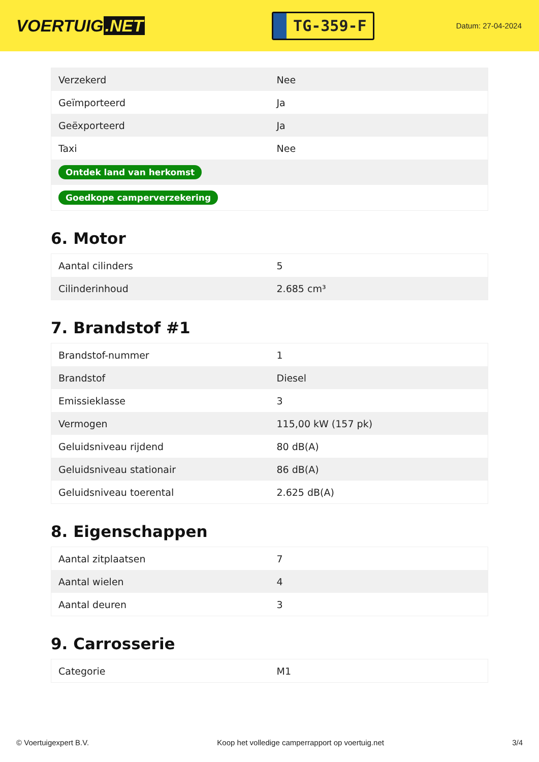VOERTUIG.NET
TG-359-F
Datum: 27-04-2024
| Verzekerd | Nee |
| Geïmporteerd | Ja |
| Geëxporteerd | Ja |
| Taxi | Nee |
| Ontdek land van herkomst | |
| Goedkope camperverzekering | |
6. Motor
| Aantal cilinders | 5 |
| Cilinderinhoud | 2.685 cm³ |
7. Brandstof #1
| Brandstof-nummer | 1 |
| Brandstof | Diesel |
| Emissieklasse | 3 |
| Vermogen | 115,00 kW (157 pk) |
| Geluidsniveau rijdend | 80 dB(A) |
| Geluidsniveau stationair | 86 dB(A) |
| Geluidsniveau toerental | 2.625 dB(A) |
8. Eigenschappen
| Aantal zitplaatsen | 7 |
| Aantal wielen | 4 |
| Aantal deuren | 3 |
9. Carrosserie
| Categorie | M1 |
© Voertuigexpert B.V. Koop het volledige camperrapport op voertuig.net 3/4